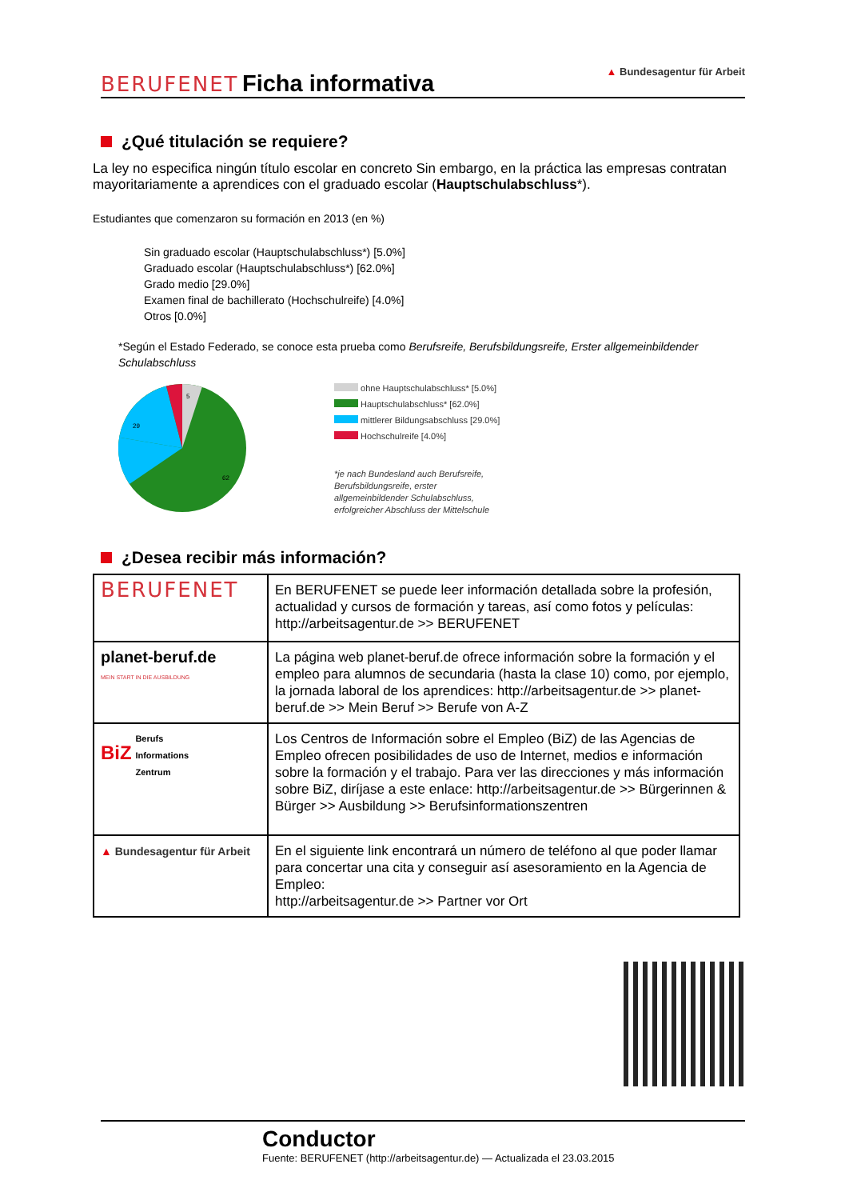BERUFENET Ficha informativa
▲ Bundesagentur für Arbeit
¿Qué titulación se requiere?
La ley no especifica ningún título escolar en concreto Sin embargo, en la práctica las empresas contratan mayoritariamente a aprendices con el graduado escolar (Hauptschulabschluss*).
Estudiantes que comenzaron su formación en 2013 (en %)
Sin graduado escolar (Hauptschulabschluss*) [5.0%]
Graduado escolar (Hauptschulabschluss*) [62.0%]
Grado medio [29.0%]
Examen final de bachillerato (Hochschulreife) [4.0%]
Otros [0.0%]
*Según el Estado Federado, se conoce esta prueba como Berufsreife, Berufsbildungsreife, Erster allgemeinbildender Schulabschluss
5
29
62
ohne Hauptschulabschluss* [5.0%]
Hauptschulabschluss* [62.0%]
mittlerer Bildungsabschluss [29.0%]
Hochschulreife [4.0%]
*je nach Bundesland auch Berufsreife,
Berufsbildungsreife, erster
allgemeinbildender Schulabschluss,
erfolgreicher Abschluss der Mittelschule
¿Desea recibir más información?
| BERUFENET | En BERUFENET se puede leer información detallada sobre la profesión, actualidad y cursos de formación y tareas, así como fotos y películas: http://arbeitsagentur.de >> BERUFENET |
| planet-beruf.de MEIN START IN DIE AUSBILDUNG | La página web planet-beruf.de ofrece información sobre la formación y el empleo para alumnos de secundaria (hasta la clase 10) como, por ejemplo, la jornada laboral de los aprendices: http://arbeitsagentur.de >> planet-beruf.de >> Mein Beruf >> Berufe von A-Z |
| BiZ Berufs Informations Zentrum | Los Centros de Información sobre el Empleo (BiZ) de las Agencias de Empleo ofrecen posibilidades de uso de Internet, medios e información sobre la formación y el trabajo. Para ver las direcciones y más información sobre BiZ, diríjase a este enlace: http://arbeitsagentur.de >> Bürgerinnen & Bürger >> Ausbildung >> Berufsinformationszentren |
| ▲ Bundesagentur für Arbeit | En el siguiente link encontrará un número de teléfono al que poder llamar para concertar una cita y conseguir así asesoramiento en la Agencia de Empleo: http://arbeitsagentur.de >> Partner vor Ort |
Conductor
Fuente: BERUFENET (http://arbeitsagentur.de) — Actualizada el 23.03.2015